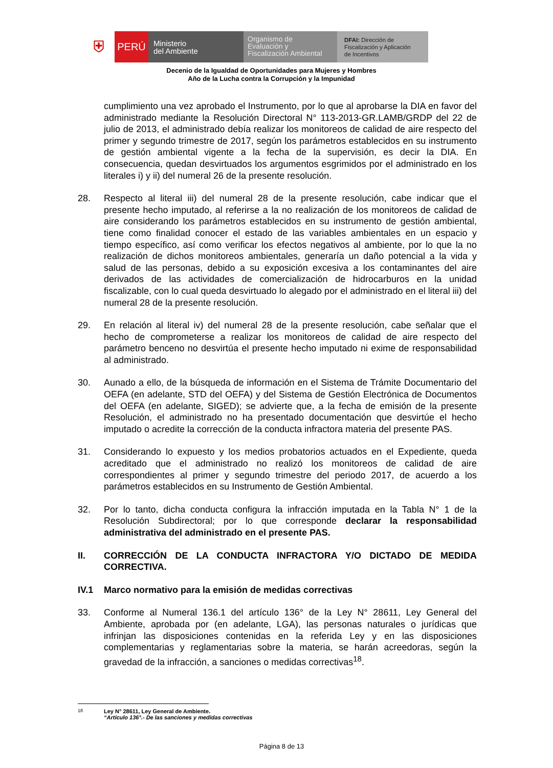⛨
PERÚ
Ministerio
del Ambiente
Organismo de
Evaluación y
Fiscalización Ambiental
DFAI: Dirección de
Fiscalización y Aplicación
de Incentivos
Decenio de la Igualdad de Oportunidades para Mujeres y Hombres
Año de la Lucha contra la Corrupción y la Impunidad
cumplimiento una vez aprobado el Instrumento, por lo que al aprobarse la DIA en favor del administrado mediante la Resolución Directoral N° 113-2013-GR.LAMB/GRDP del 22 de julio de 2013, el administrado debía realizar los monitoreos de calidad de aire respecto del primer y segundo trimestre de 2017, según los parámetros establecidos en su instrumento de gestión ambiental vigente a la fecha de la supervisión, es decir la DIA. En consecuencia, quedan desvirtuados los argumentos esgrimidos por el administrado en los literales i) y ii) del numeral 26 de la presente resolución.
28. Respecto al literal iii) del numeral 28 de la presente resolución, cabe indicar que el presente hecho imputado, al referirse a la no realización de los monitoreos de calidad de aire considerando los parámetros establecidos en su instrumento de gestión ambiental, tiene como finalidad conocer el estado de las variables ambientales en un espacio y tiempo específico, así como verificar los efectos negativos al ambiente, por lo que la no realización de dichos monitoreos ambientales, generaría un daño potencial a la vida y salud de las personas, debido a su exposición excesiva a los contaminantes del aire derivados de las actividades de comercialización de hidrocarburos en la unidad fiscalizable, con lo cual queda desvirtuado lo alegado por el administrado en el literal iii) del numeral 28 de la presente resolución.
29. En relación al literal iv) del numeral 28 de la presente resolución, cabe señalar que el hecho de comprometerse a realizar los monitoreos de calidad de aire respecto del parámetro benceno no desvirtúa el presente hecho imputado ni exime de responsabilidad al administrado.
30. Aunado a ello, de la búsqueda de información en el Sistema de Trámite Documentario del OEFA (en adelante, STD del OEFA) y del Sistema de Gestión Electrónica de Documentos del OEFA (en adelante, SIGED); se advierte que, a la fecha de emisión de la presente Resolución, el administrado no ha presentado documentación que desvirtúe el hecho imputado o acredite la corrección de la conducta infractora materia del presente PAS.
31. Considerando lo expuesto y los medios probatorios actuados en el Expediente, queda acreditado que el administrado no realizó los monitoreos de calidad de aire correspondientes al primer y segundo trimestre del periodo 2017, de acuerdo a los parámetros establecidos en su Instrumento de Gestión Ambiental.
32. Por lo tanto, dicha conducta configura la infracción imputada en la Tabla N° 1 de la Resolución Subdirectoral; por lo que corresponde declarar la responsabilidad administrativa del administrado en el presente PAS.
II. CORRECCIÓN DE LA CONDUCTA INFRACTORA Y/O DICTADO DE MEDIDA CORRECTIVA.
IV.1 Marco normativo para la emisión de medidas correctivas
33. Conforme al Numeral 136.1 del artículo 136° de la Ley N° 28611, Ley General del Ambiente, aprobada por (en adelante, LGA), las personas naturales o jurídicas que infrinjan las disposiciones contenidas en la referida Ley y en las disposiciones complementarias y reglamentarias sobre la materia, se harán acreedoras, según la gravedad de la infracción, a sanciones o medidas correctivas<sup>18</sup>.
<sup>18</sup> Ley N° 28611, Ley General de Ambiente.
“Artículo 136°.- De las sanciones y medidas correctivas
Página 8 de 13